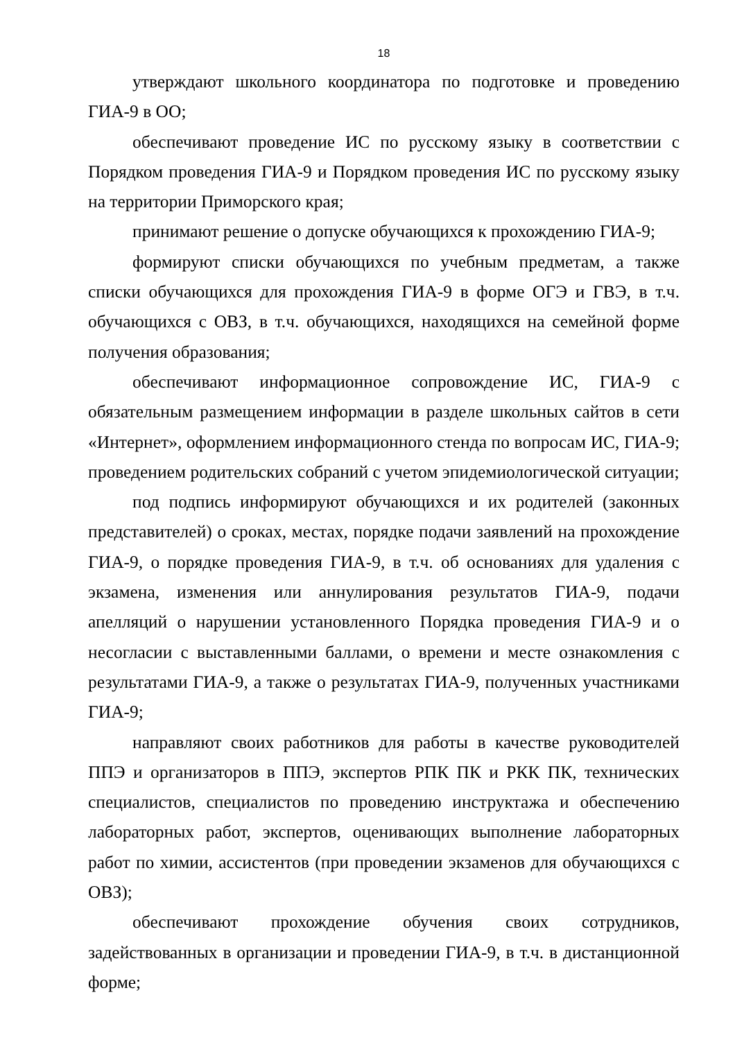18
утверждают школьного координатора по подготовке и проведению ГИА-9 в ОО;
обеспечивают проведение ИС по русскому языку в соответствии с Порядком проведения ГИА-9 и Порядком проведения ИС по русскому языку на территории Приморского края;
принимают решение о допуске обучающихся к прохождению ГИА-9;
формируют списки обучающихся по учебным предметам, а также списки обучающихся для прохождения ГИА-9 в форме ОГЭ и ГВЭ, в т.ч. обучающихся с ОВЗ, в т.ч. обучающихся, находящихся на семейной форме получения образования;
обеспечивают информационное сопровождение ИС, ГИА-9 с обязательным размещением информации в разделе школьных сайтов в сети «Интернет», оформлением информационного стенда по вопросам ИС, ГИА-9; проведением родительских собраний с учетом эпидемиологической ситуации;
под подпись информируют обучающихся и их родителей (законных представителей) о сроках, местах, порядке подачи заявлений на прохождение ГИА-9, о порядке проведения ГИА-9, в т.ч. об основаниях для удаления с экзамена, изменения или аннулирования результатов ГИА-9, подачи апелляций о нарушении установленного Порядка проведения ГИА-9 и о несогласии с выставленными баллами, о времени и месте ознакомления с результатами ГИА-9, а также о результатах ГИА-9, полученных участниками ГИА-9;
направляют своих работников для работы в качестве руководителей ППЭ и организаторов в ППЭ, экспертов РПК ПК и РКК ПК, технических специалистов, специалистов по проведению инструктажа и обеспечению лабораторных работ, экспертов, оценивающих выполнение лабораторных работ по химии, ассистентов (при проведении экзаменов для обучающихся с ОВЗ);
обеспечивают прохождение обучения своих сотрудников, задействованных в организации и проведении ГИА-9, в т.ч. в дистанционной форме;